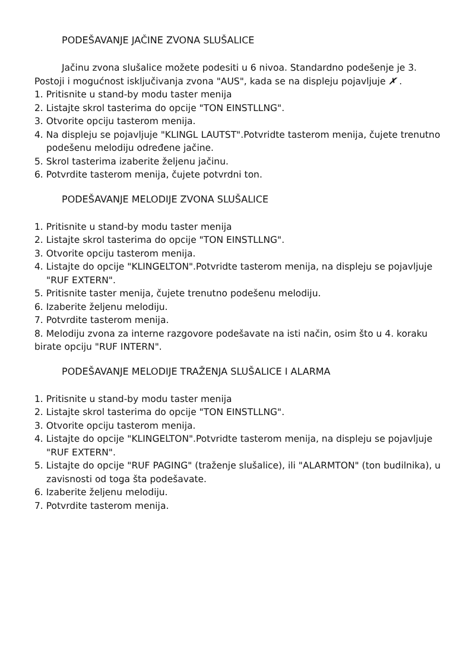PODEŠAVANJE JAČINE ZVONA SLUŠALICE
Jačinu zvona slušalice možete podesiti u 6 nivoa. Standardno podešenje je 3. Postoji i mogućnost isključivanja zvona "AUS", kada se na displeju pojavljuje ✗̸ .
1. Pritisnite u stand-by modu taster menija
2. Listajte skrol tasterima do opcije "TON EINSTLLNG".
3. Otvorite opciju tasterom menija.
4. Na displeju se pojavljuje "KLINGL LAUTST".Potvridte tasterom menija, čujete trenutno podešenu melodiju određene jačine.
5. Skrol tasterima izaberite željenu jačinu.
6. Potvrdite tasterom menija, čujete potvrdni ton.
PODEŠAVANJE MELODIJE ZVONA SLUŠALICE
1. Pritisnite u stand-by modu taster menija
2. Listajte skrol tasterima do opcije "TON EINSTLLNG".
3. Otvorite opciju tasterom menija.
4. Listajte do opcije "KLINGELTON".Potvridte tasterom menija, na displeju se pojavljuje "RUF EXTERN".
5. Pritisnite taster menija, čujete trenutno podešenu melodiju.
6. Izaberite željenu melodiju.
7. Potvrdite tasterom menija.
8. Melodiju zvona za interne razgovore podešavate na isti način, osim što u 4. koraku birate opciju "RUF INTERN".
PODEŠAVANJE MELODIJE TRAŽENJA SLUŠALICE I ALARMA
1. Pritisnite u stand-by modu taster menija
2. Listajte skrol tasterima do opcije "TON EINSTLLNG".
3. Otvorite opciju tasterom menija.
4. Listajte do opcije "KLINGELTON".Potvridte tasterom menija, na displeju se pojavljuje "RUF EXTERN".
5. Listajte do opcije "RUF PAGING" (traženje slušalice), ili "ALARMTON" (ton budilnika), u zavisnosti od toga šta podešavate.
6. Izaberite željenu melodiju.
7. Potvrdite tasterom menija.